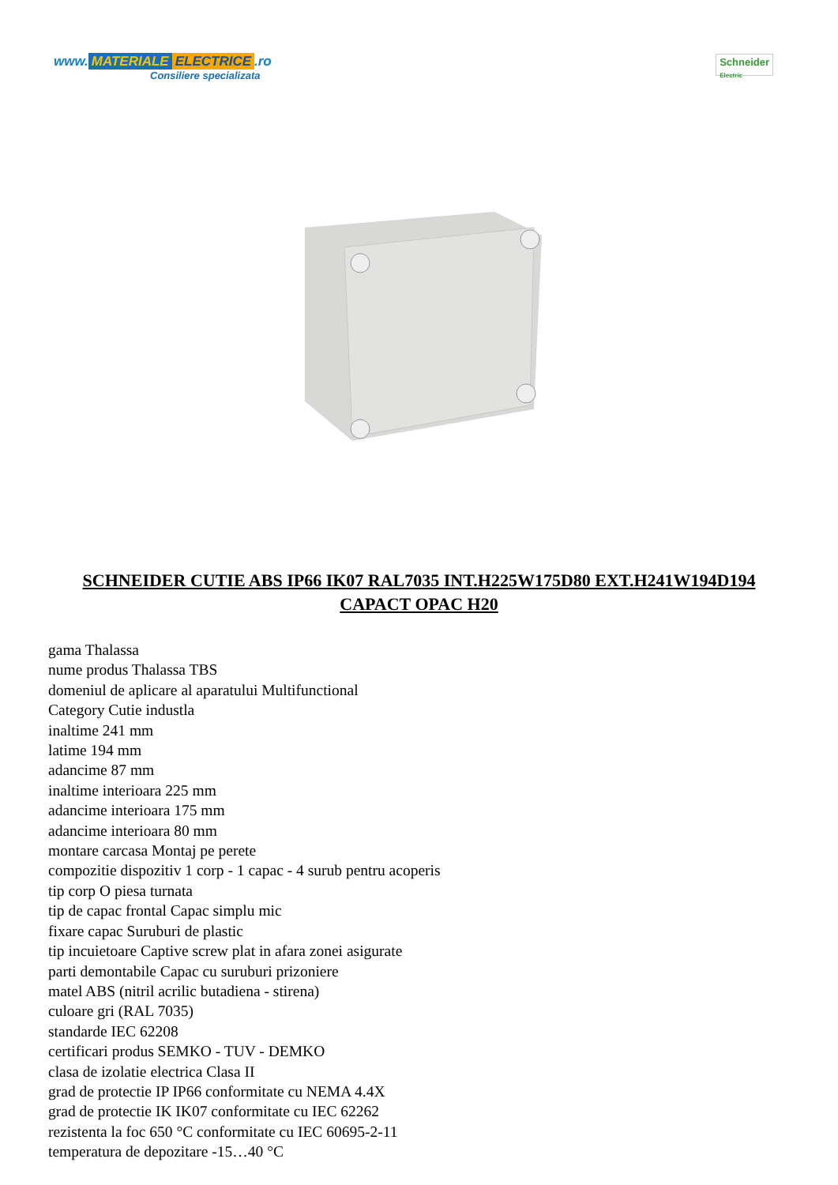www. MATERIALE ELECTRICE.ro
Consiliere specializata
Schneider
Electric
SCHNEIDER CUTIE ABS IP66 IK07 RAL7035 INT.H225W175D80 EXT.H241W194D194 CAPACT OPAC H20
gama Thalassa
nume produs Thalassa TBS
domeniul de aplicare al aparatului Multifunctional
Category Cutie industla
inaltime 241 mm
latime 194 mm
adancime 87 mm
inaltime interioara 225 mm
adancime interioara 175 mm
adancime interioara 80 mm
montare carcasa Montaj pe perete
compozitie dispozitiv 1 corp - 1 capac - 4 surub pentru acoperis
tip corp O piesa turnata
tip de capac frontal Capac simplu mic
fixare capac Suruburi de plastic
tip incuietoare Captive screw plat in afara zonei asigurate
parti demontabile Capac cu suruburi prizoniere
matel ABS (nitril acrilic butadiena - stirena)
culoare gri (RAL 7035)
standarde IEC 62208
certificari produs SEMKO - TUV - DEMKO
clasa de izolatie electrica Clasa II
grad de protectie IP IP66 conformitate cu NEMA 4.4X
grad de protectie IK IK07 conformitate cu IEC 62262
rezistenta la foc 650 °C conformitate cu IEC 60695-2-11
temperatura de depozitare -15…40 °C